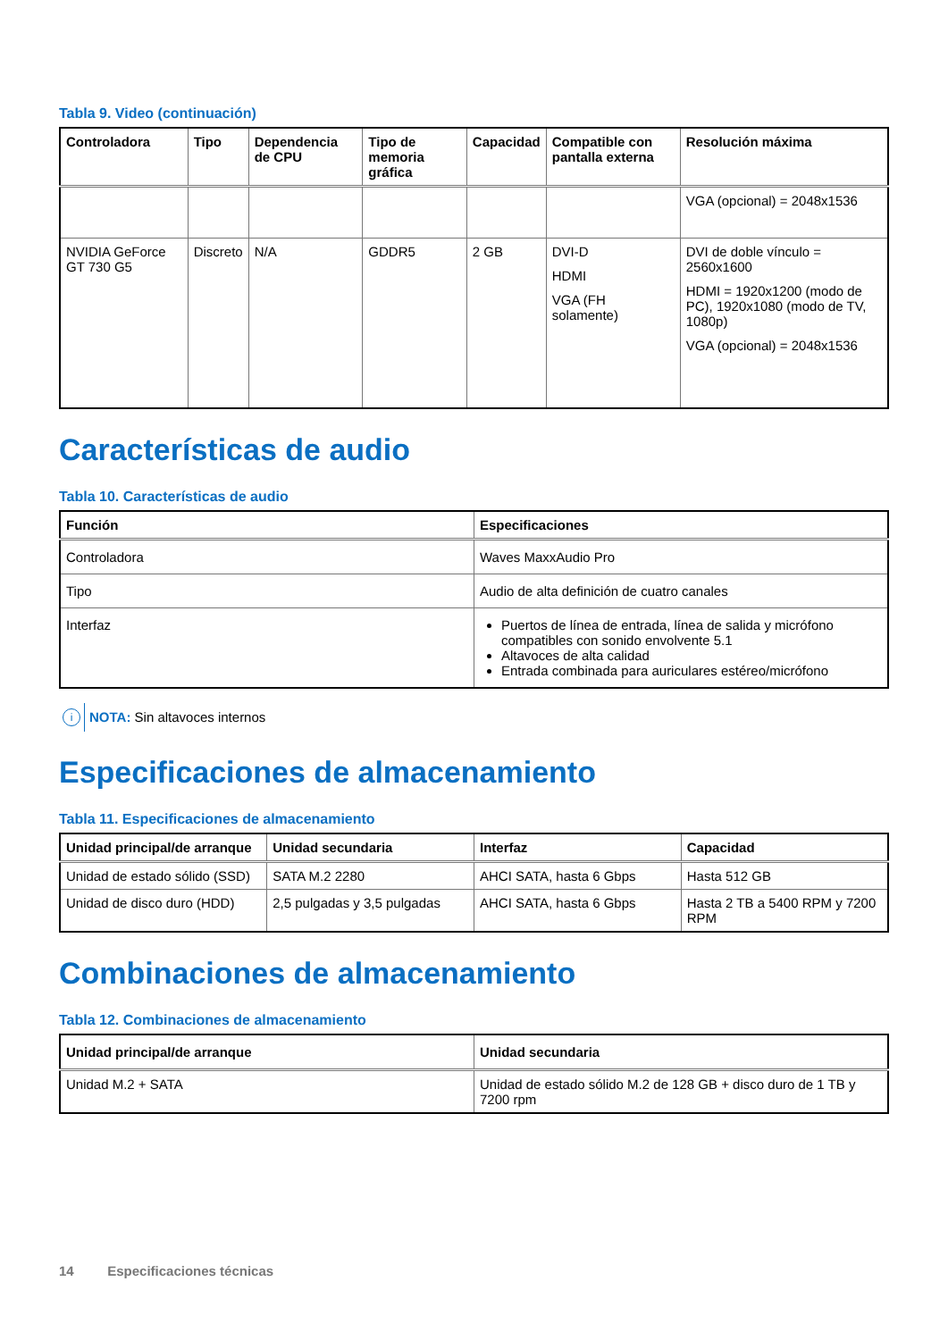Tabla 9. Video (continuación)
| Controladora | Tipo | Dependencia de CPU | Tipo de memoria gráfica | Capacidad | Compatible con pantalla externa | Resolución máxima |
| --- | --- | --- | --- | --- | --- | --- |
| | | | | | | VGA (opcional) = 2048x1536 |
| NVIDIA GeForce GT 730 G5 | Discreto | N/A | GDDR5 | 2 GB | DVI-D HDMI VGA (FH solamente) | DVI de doble vínculo = 2560x1600 HDMI = 1920x1200 (modo de PC), 1920x1080 (modo de TV, 1080p) VGA (opcional) = 2048x1536 |
Características de audio
Tabla 10. Características de audio
| Función | Especificaciones |
| --- | --- |
| Controladora | Waves MaxxAudio Pro |
| Tipo | Audio de alta definición de cuatro canales |
| Interfaz | Puertos de línea de entrada, línea de salida y micrófono compatibles con sonido envolvente 5.1 Altavoces de alta calidad Entrada combinada para auriculares estéreo/micrófono |
i NOTA: Sin altavoces internos
Especificaciones de almacenamiento
Tabla 11. Especificaciones de almacenamiento
| Unidad principal/de arranque | Unidad secundaria | Interfaz | Capacidad |
| --- | --- | --- | --- |
| Unidad de estado sólido (SSD) | SATA M.2 2280 | AHCI SATA, hasta 6 Gbps | Hasta 512 GB |
| Unidad de disco duro (HDD) | 2,5 pulgadas y 3,5 pulgadas | AHCI SATA, hasta 6 Gbps | Hasta 2 TB a 5400 RPM y 7200 RPM |
Combinaciones de almacenamiento
Tabla 12. Combinaciones de almacenamiento
| Unidad principal/de arranque | Unidad secundaria |
| --- | --- |
| Unidad M.2 + SATA | Unidad de estado sólido M.2 de 128 GB + disco duro de 1 TB y 7200 rpm |
14 Especificaciones técnicas